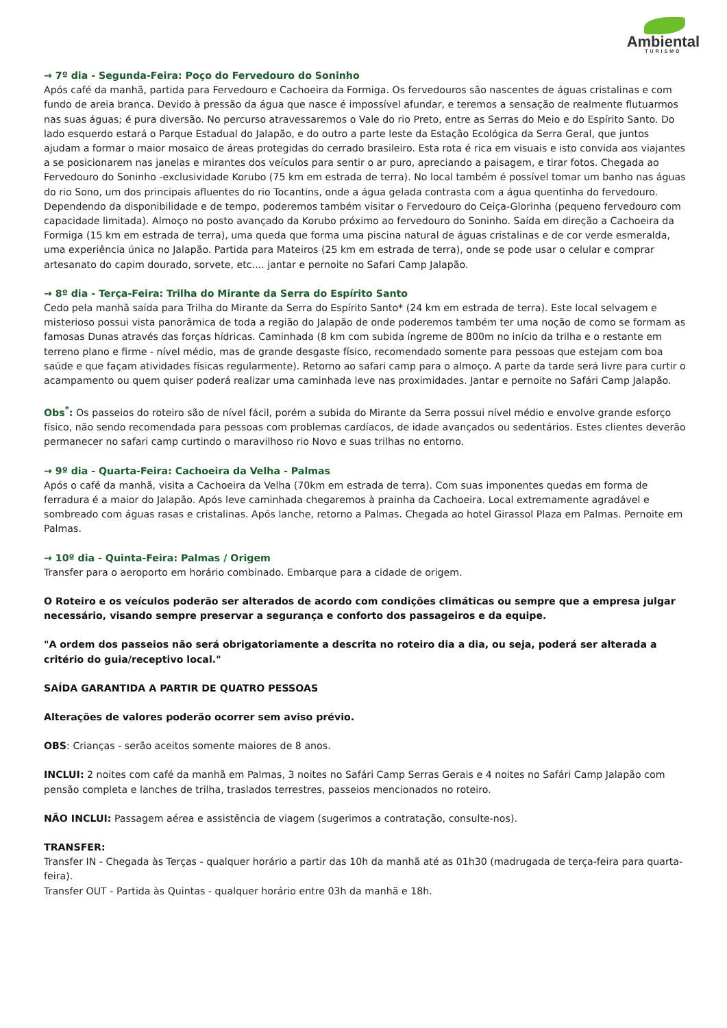Ambiental TURISMO
→ 7º dia - Segunda-Feira: Poço do Fervedouro do Soninho
Após café da manhã, partida para Fervedouro e Cachoeira da Formiga. Os fervedouros são nascentes de águas cristalinas e com fundo de areia branca. Devido à pressão da água que nasce é impossível afundar, e teremos a sensação de realmente flutuarmos nas suas águas; é pura diversão. No percurso atravessaremos o Vale do rio Preto, entre as Serras do Meio e do Espírito Santo. Do lado esquerdo estará o Parque Estadual do Jalapão, e do outro a parte leste da Estação Ecológica da Serra Geral, que juntos ajudam a formar o maior mosaico de áreas protegidas do cerrado brasileiro. Esta rota é rica em visuais e isto convida aos viajantes a se posicionarem nas janelas e mirantes dos veículos para sentir o ar puro, apreciando a paisagem, e tirar fotos. Chegada ao Fervedouro do Soninho -exclusividade Korubo (75 km em estrada de terra). No local também é possível tomar um banho nas águas do rio Sono, um dos principais afluentes do rio Tocantins, onde a água gelada contrasta com a água quentinha do fervedouro. Dependendo da disponibilidade e de tempo, poderemos também visitar o Fervedouro do Ceiça-Glorinha (pequeno fervedouro com capacidade limitada). Almoço no posto avançado da Korubo próximo ao fervedouro do Soninho. Saída em direção a Cachoeira da Formiga (15 km em estrada de terra), uma queda que forma uma piscina natural de águas cristalinas e de cor verde esmeralda, uma experiência única no Jalapão. Partida para Mateiros (25 km em estrada de terra), onde se pode usar o celular e comprar artesanato do capim dourado, sorvete, etc.... jantar e pernoite no Safari Camp Jalapão.
→ 8º dia - Terça-Feira: Trilha do Mirante da Serra do Espírito Santo
Cedo pela manhã saída para Trilha do Mirante da Serra do Espírito Santo* (24 km em estrada de terra). Este local selvagem e misterioso possui vista panorâmica de toda a região do Jalapão de onde poderemos também ter uma noção de como se formam as famosas Dunas através das forças hídricas. Caminhada (8 km com subida íngreme de 800m no início da trilha e o restante em terreno plano e firme - nível médio, mas de grande desgaste físico, recomendado somente para pessoas que estejam com boa saúde e que façam atividades físicas regularmente). Retorno ao safari camp para o almoço. A parte da tarde será livre para curtir o acampamento ou quem quiser poderá realizar uma caminhada leve nas proximidades. Jantar e pernoite no Safári Camp Jalapão.
Obs<sup>*</sup>: Os passeios do roteiro são de nível fácil, porém a subida do Mirante da Serra possui nível médio e envolve grande esforço físico, não sendo recomendada para pessoas com problemas cardíacos, de idade avançados ou sedentários. Estes clientes deverão permanecer no safari camp curtindo o maravilhoso rio Novo e suas trilhas no entorno.
→ 9º dia - Quarta-Feira: Cachoeira da Velha - Palmas
Após o café da manhã, visita a Cachoeira da Velha (70km em estrada de terra). Com suas imponentes quedas em forma de ferradura é a maior do Jalapão. Após leve caminhada chegaremos à prainha da Cachoeira. Local extremamente agradável e sombreado com águas rasas e cristalinas. Após lanche, retorno a Palmas. Chegada ao hotel Girassol Plaza em Palmas. Pernoite em Palmas.
→ 10º dia - Quinta-Feira: Palmas / Origem
Transfer para o aeroporto em horário combinado. Embarque para a cidade de origem.
O Roteiro e os veículos poderão ser alterados de acordo com condições climáticas ou sempre que a empresa julgar necessário, visando sempre preservar a segurança e conforto dos passageiros e da equipe.
"A ordem dos passeios não será obrigatoriamente a descrita no roteiro dia a dia, ou seja, poderá ser alterada a critério do guia/receptivo local."
SAÍDA GARANTIDA A PARTIR DE QUATRO PESSOAS
Alterações de valores poderão ocorrer sem aviso prévio.
OBS: Crianças - serão aceitos somente maiores de 8 anos.
INCLUI: 2 noites com café da manhã em Palmas, 3 noites no Safári Camp Serras Gerais e 4 noites no Safári Camp Jalapão com pensão completa e lanches de trilha, traslados terrestres, passeios mencionados no roteiro.
NÃO INCLUI: Passagem aérea e assistência de viagem (sugerimos a contratação, consulte-nos).
TRANSFER:
Transfer IN - Chegada às Terças - qualquer horário a partir das 10h da manhã até as 01h30 (madrugada de terça-feira para quarta-feira).
Transfer OUT - Partida às Quintas - qualquer horário entre 03h da manhã e 18h.